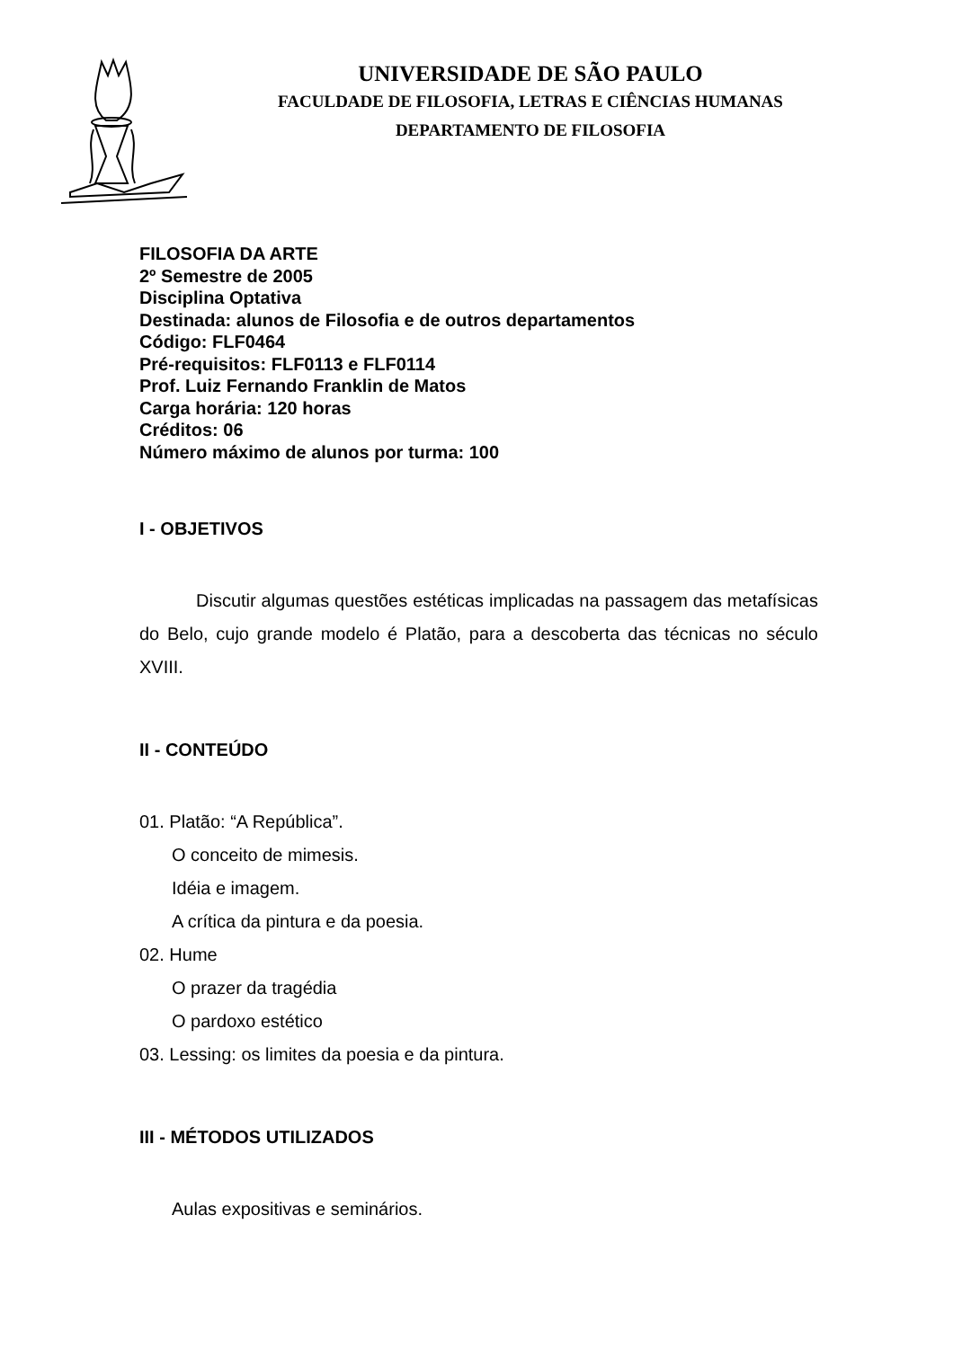UNIVERSIDADE DE SÃO PAULO
FACULDADE DE FILOSOFIA, LETRAS E CIÊNCIAS HUMANAS
DEPARTAMENTO DE FILOSOFIA
FILOSOFIA DA ARTE
2º Semestre de 2005
Disciplina Optativa
Destinada: alunos de Filosofia e de outros departamentos
Código: FLF0464
Pré-requisitos: FLF0113 e FLF0114
Prof. Luiz Fernando Franklin de Matos
Carga horária: 120 horas
Créditos: 06
Número máximo de alunos por turma: 100
I - OBJETIVOS
Discutir algumas questões estéticas implicadas na passagem das metafísicas do Belo, cujo grande modelo é Platão, para a descoberta das técnicas no século XVIII.
II - CONTEÚDO
01. Platão: “A República”.
O conceito de mimesis.
Idéia e imagem.
A crítica da pintura e da poesia.
02. Hume
O prazer da tragédia
O pardoxo estético
03. Lessing: os limites da poesia e da pintura.
III - MÉTODOS UTILIZADOS
Aulas expositivas e seminários.